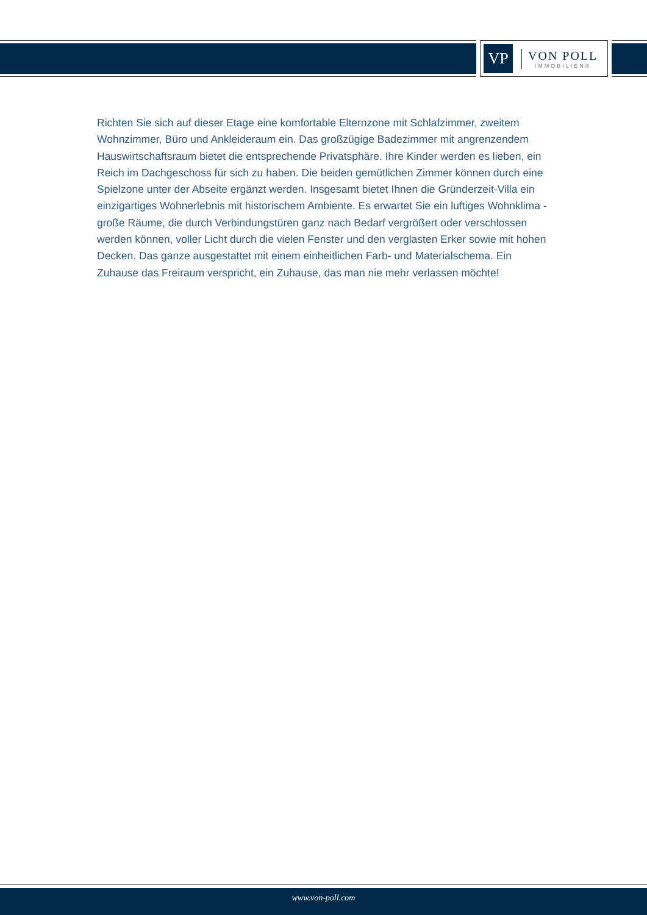VP
VON POLL
IMMOBILIEN®
Richten Sie sich auf dieser Etage eine komfortable Elternzone mit Schlafzimmer, zweitem Wohnzimmer, Büro und Ankleideraum ein. Das großzügige Badezimmer mit angrenzendem Hauswirtschaftsraum bietet die entsprechende Privatsphäre. Ihre Kinder werden es lieben, ein Reich im Dachgeschoss für sich zu haben. Die beiden gemütlichen Zimmer können durch eine Spielzone unter der Abseite ergänzt werden. Insgesamt bietet Ihnen die Gründerzeit-Villa ein einzigartiges Wohnerlebnis mit historischem Ambiente. Es erwartet Sie ein luftiges Wohnklima - große Räume, die durch Verbindungstüren ganz nach Bedarf vergrößert oder verschlossen werden können, voller Licht durch die vielen Fenster und den verglasten Erker sowie mit hohen Decken. Das ganze ausgestattet mit einem einheitlichen Farb- und Materialschema. Ein Zuhause das Freiraum verspricht, ein Zuhause, das man nie mehr verlassen möchte!
www.von-poll.com